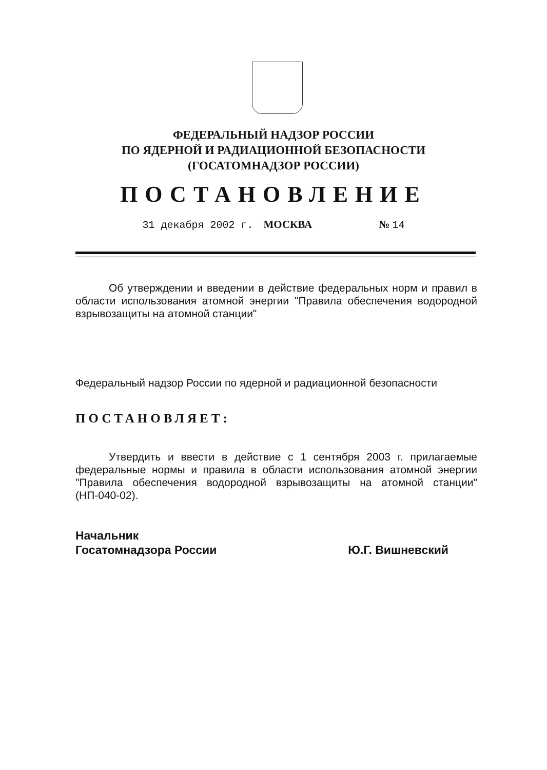ФЕДЕРАЛЬНЫЙ НАДЗОР РОССИИ
ПО ЯДЕРНОЙ И РАДИАЦИОННОЙ БЕЗОПАСНОСТИ
(ГОСАТОМНАДЗОР РОССИИ)
ПОСТАНОВЛЕНИЕ
31 декабря 2002 г. МОСКВА № 14
Об утверждении и введении в действие федеральных норм и правил в области использования атомной энергии "Правила обеспечения водородной взрывозащиты на атомной станции"
Федеральный надзор России по ядерной и радиационной безопасности
ПОСТАНОВЛЯЕТ:
Утвердить и ввести в действие с 1 сентября 2003 г. прилагаемые федеральные нормы и правила в области использования атомной энергии "Правила обеспечения водородной взрывозащиты на атомной станции" (НП-040-02).
Начальник
Госатомнадзора России
Ю.Г. Вишневский